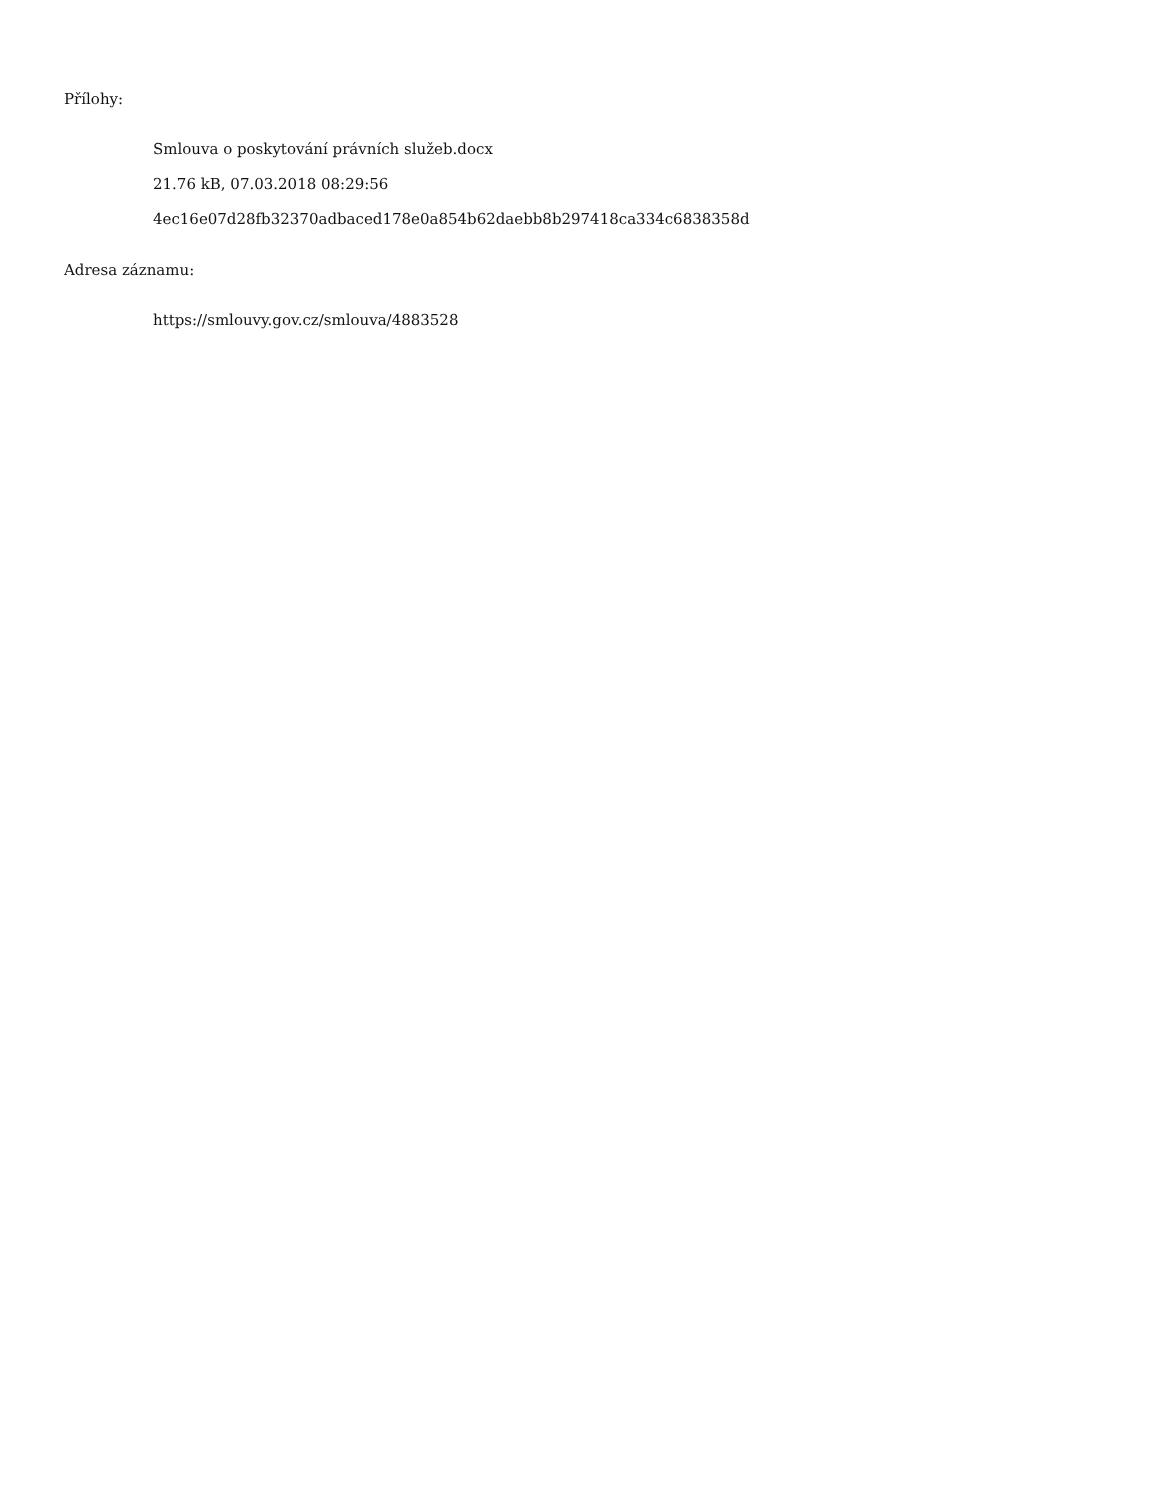Přílohy:
Smlouva o poskytování právních služeb.docx
21.76 kB, 07.03.2018 08:29:56
4ec16e07d28fb32370adbaced178e0a854b62daebb8b297418ca334c6838358d
Adresa záznamu:
https://smlouvy.gov.cz/smlouva/4883528